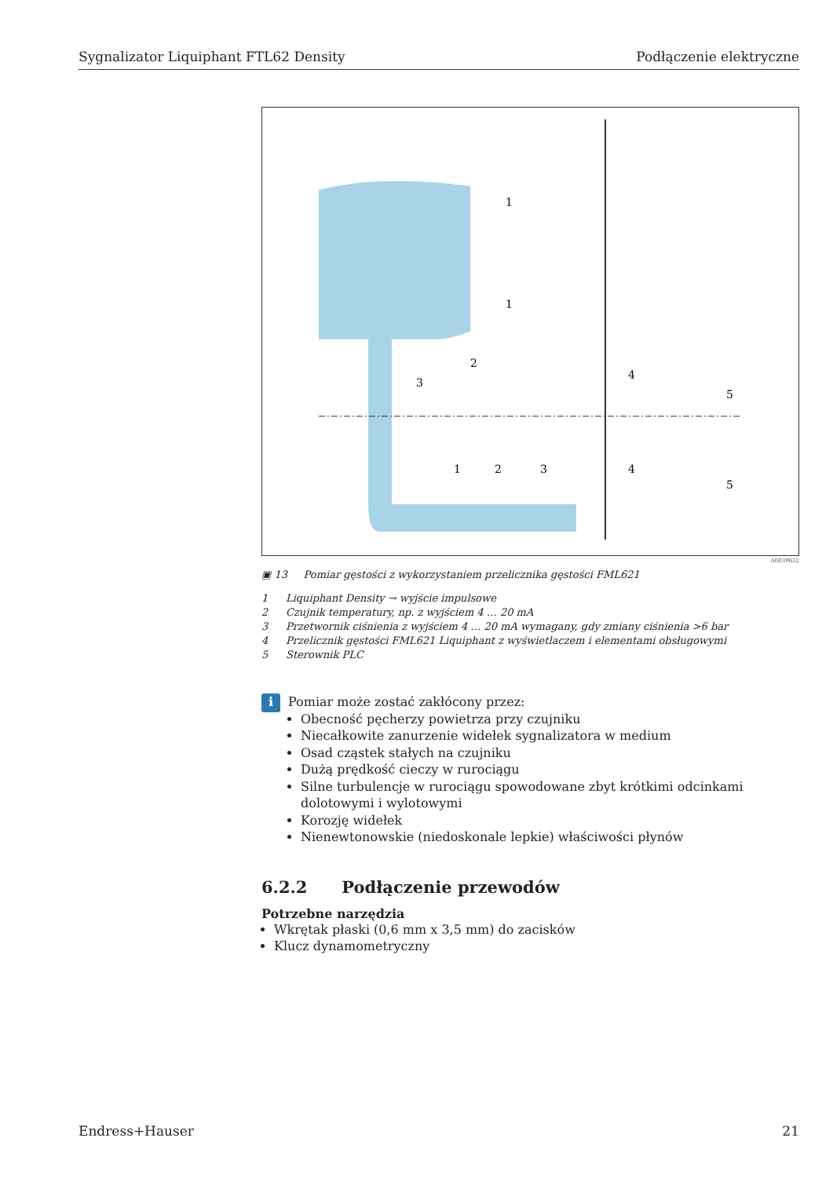Sygnalizator Liquiphant FTL62 Density Podłączenie elektryczne
1
1
2
3
4
5
1
2
3
4
5
A0039632
▣ 13 Pomiar gęstości z wykorzystaniem przelicznika gęstości FML621
1 Liquiphant Density → wyjście impulsowe
2 Czujnik temperatury, np. z wyjściem 4 … 20 mA
3 Przetwornik ciśnienia z wyjściem 4 … 20 mA wymagany, gdy zmiany ciśnienia >6 bar
4 Przelicznik gęstości FML621 Liquiphant z wyświetlaczem i elementami obsługowymi
5 Sterownik PLC
i
Pomiar może zostać zakłócony przez:
Obecność pęcherzy powietrza przy czujniku
Niecałkowite zanurzenie widełek sygnalizatora w medium
Osad cząstek stałych na czujniku
Dużą prędkość cieczy w rurociągu
Silne turbulencje w rurociągu spowodowane zbyt krótkimi odcinkami dolotowymi i wylotowymi
Korozję widełek
Nienewtonowskie (niedoskonale lepkie) właściwości płynów
6.2.2 Podłączenie przewodów
Potrzebne narzędzia
Wkrętak płaski (0,6 mm x 3,5 mm) do zacisków
Klucz dynamometryczny
Endress+Hauser 21